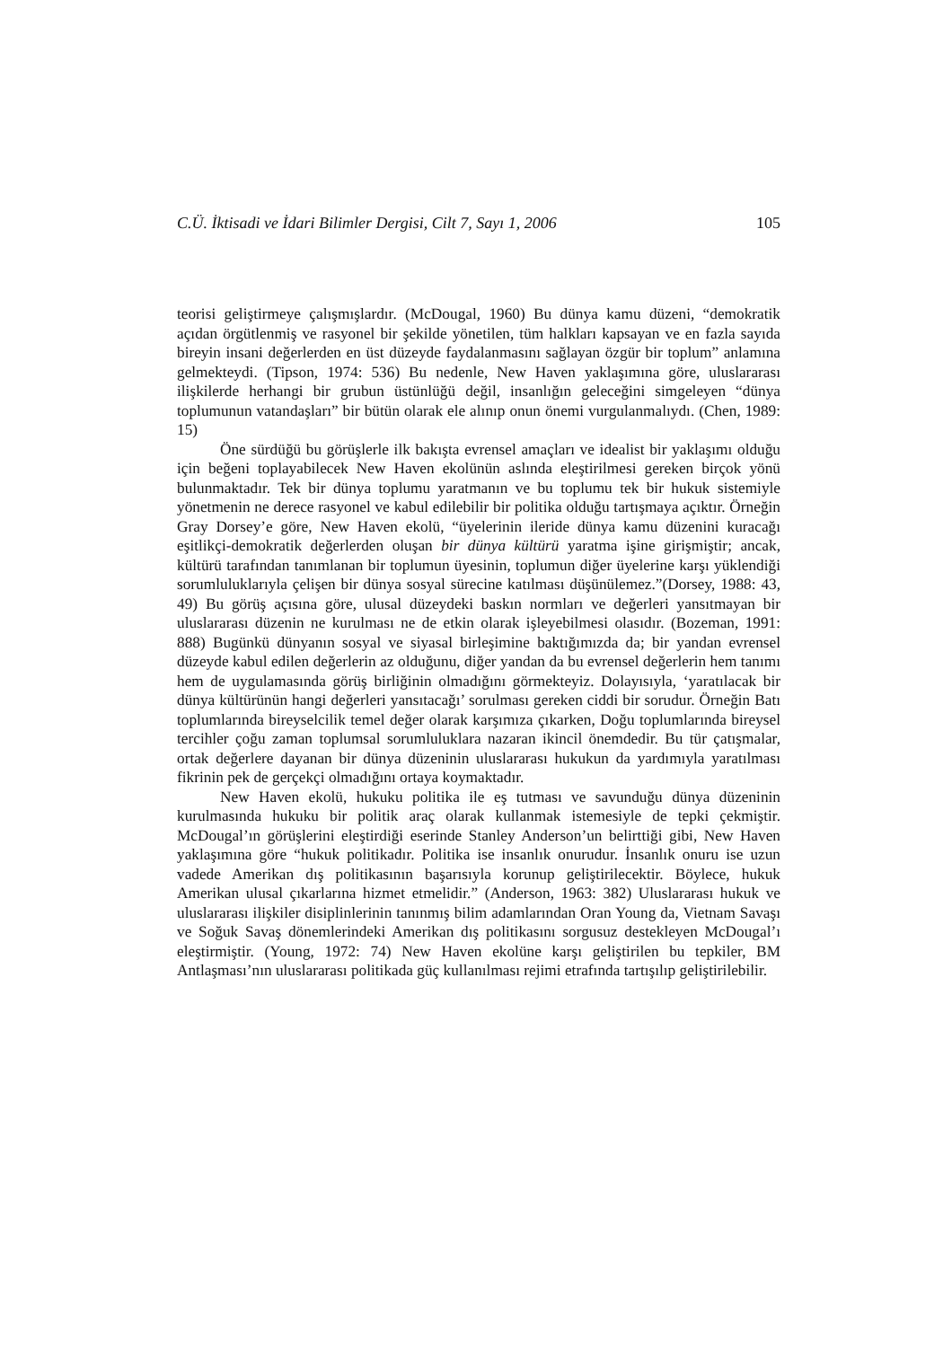C.Ü. İktisadi ve İdari Bilimler Dergisi, Cilt 7, Sayı 1, 2006 105
teorisi geliştirmeye çalışmışlardır. (McDougal, 1960) Bu dünya kamu düzeni, “demokratik açıdan örgütlenmiş ve rasyonel bir şekilde yönetilen, tüm halkları kapsayan ve en fazla sayıda bireyin insani değerlerden en üst düzeyde faydalanmasını sağlayan özgür bir toplum” anlamına gelmekteydi. (Tipson, 1974: 536) Bu nedenle, New Haven yaklaşımına göre, uluslararası ilişkilerde herhangi bir grubun üstünlüğü değil, insanlığın geleceğini simgeleyen “dünya toplumunun vatandaşları” bir bütün olarak ele alınıp onun önemi vurgulanmalıydı. (Chen, 1989: 15)
Öne sürdüğü bu görüşlerle ilk bakışta evrensel amaçları ve idealist bir yaklaşımı olduğu için beğeni toplayabilecek New Haven ekolünün aslında eleştirilmesi gereken birçok yönü bulunmaktadır. Tek bir dünya toplumu yaratmanın ve bu toplumu tek bir hukuk sistemiyle yönetmenin ne derece rasyonel ve kabul edilebilir bir politika olduğu tartışmaya açıktır. Örneğin Gray Dorsey’e göre, New Haven ekolü, “üyelerinin ileride dünya kamu düzenini kuracağı eşitlikçi-demokratik değerlerden oluşan bir dünya kültürü yaratma işine girişmiştir; ancak, kültürü tarafından tanımlanan bir toplumun üyesinin, toplumun diğer üyelerine karşı yüklendiği sorumluluklarıyla çelişen bir dünya sosyal sürecine katılması düşünülemez.”(Dorsey, 1988: 43, 49) Bu görüş açısına göre, ulusal düzeydeki baskın normları ve değerleri yansıtmayan bir uluslararası düzenin ne kurulması ne de etkin olarak işleyebilmesi olasıdır. (Bozeman, 1991: 888) Bugünkü dünyanın sosyal ve siyasal birleşimine baktığımızda da; bir yandan evrensel düzeyde kabul edilen değerlerin az olduğunu, diğer yandan da bu evrensel değerlerin hem tanımı hem de uygulamasında görüş birliğinin olmadığını görmekteyiz. Dolayısıyla, ‘yaratılacak bir dünya kültürünün hangi değerleri yansıtacağı’ sorulması gereken ciddi bir sorudur. Örneğin Batı toplumlarında bireyselcilik temel değer olarak karşımıza çıkarken, Doğu toplumlarında bireysel tercihler çoğu zaman toplumsal sorumluluklara nazaran ikincil önemdedir. Bu tür çatışmalar, ortak değerlere dayanan bir dünya düzeninin uluslararası hukukun da yardımıyla yaratılması fikrinin pek de gerçekçi olmadığını ortaya koymaktadır.
New Haven ekolü, hukuku politika ile eş tutması ve savunduğu dünya düzeninin kurulmasında hukuku bir politik araç olarak kullanmak istemesiyle de tepki çekmiştir. McDougal’ın görüşlerini eleştirdiği eserinde Stanley Anderson’un belirttiği gibi, New Haven yaklaşımına göre “hukuk politikadır. Politika ise insanlık onurudur. İnsanlık onuru ise uzun vadede Amerikan dış politikasının başarısıyla korunup geliştirilecektir. Böylece, hukuk Amerikan ulusal çıkarlarına hizmet etmelidir.” (Anderson, 1963: 382) Uluslararası hukuk ve uluslararası ilişkiler disiplinlerinin tanınmış bilim adamlarından Oran Young da, Vietnam Savaşı ve Soğuk Savaş dönemlerindeki Amerikan dış politikasını sorgusuz destekleyen McDougal’ı eleştirmiştir. (Young, 1972: 74) New Haven ekolüne karşı geliştirilen bu tepkiler, BM Antlaşması’nın uluslararası politikada güç kullanılması rejimi etrafında tartışılıp geliştirilebilir.